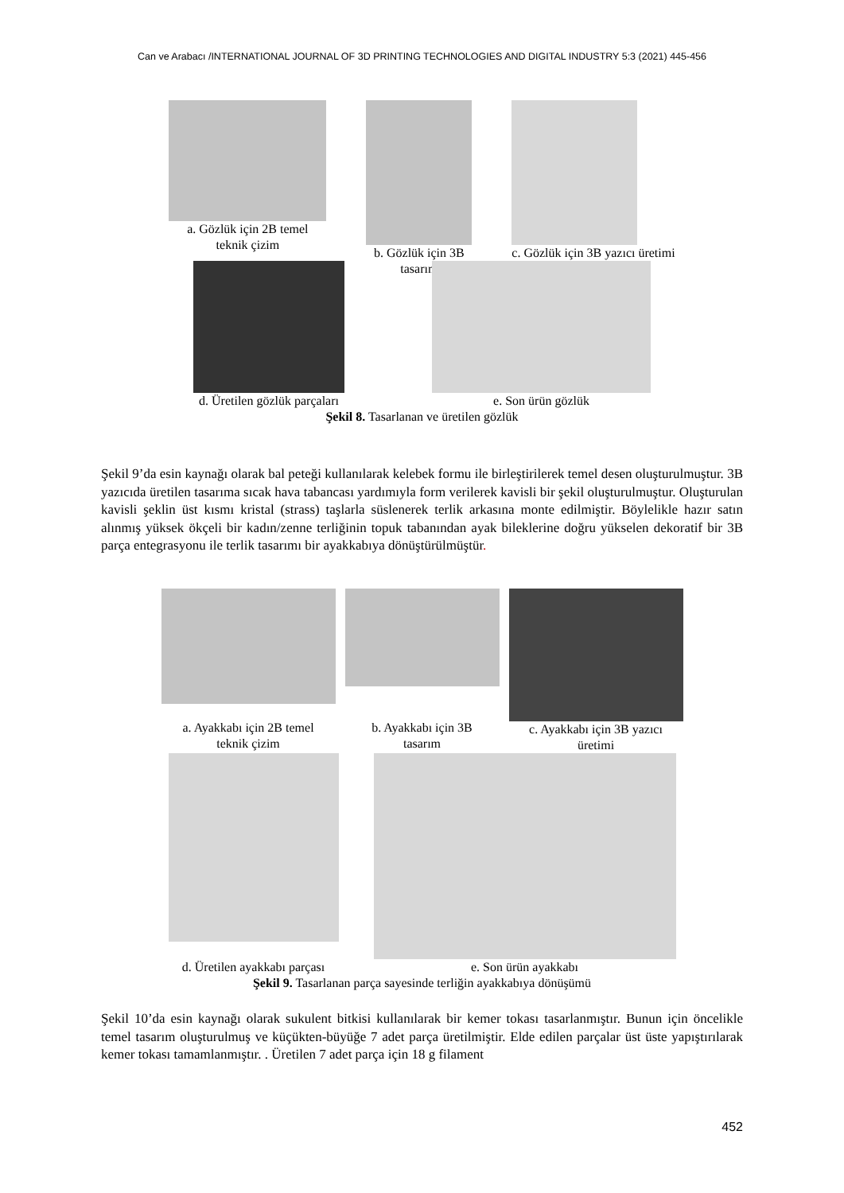Can ve Arabacı /INTERNATIONAL JOURNAL OF 3D PRINTING TECHNOLOGIES AND DIGITAL INDUSTRY 5:3 (2021) 445-456
a. Gözlük için 2B temel
teknik çizim
b. Gözlük için 3B
tasarım
c. Gözlük için 3B yazıcı üretimi
d. Üretilen gözlük parçaları e. Son ürün gözlük
Şekil 8. Tasarlanan ve üretilen gözlük
Şekil 9’da esin kaynağı olarak bal peteği kullanılarak kelebek formu ile birleştirilerek temel desen oluşturulmuştur. 3B yazıcıda üretilen tasarıma sıcak hava tabancası yardımıyla form verilerek kavisli bir şekil oluşturulmuştur. Oluşturulan kavisli şeklin üst kısmı kristal (strass) taşlarla süslenerek terlik arkasına monte edilmiştir. Böylelikle hazır satın alınmış yüksek ökçeli bir kadın/zenne terliğinin topuk tabanından ayak bileklerine doğru yükselen dekoratif bir 3B parça entegrasyonu ile terlik tasarımı bir ayakkabıya dönüştürülmüştür.
a. Ayakkabı için 2B temel
teknik çizim
b. Ayakkabı için 3B
tasarım
c. Ayakkabı için 3B yazıcı
üretimi
d. Üretilen ayakkabı parçası
e. Son ürün ayakkabı
Şekil 9. Tasarlanan parça sayesinde terliğin ayakkabıya dönüşümü
Şekil 10’da esin kaynağı olarak sukulent bitkisi kullanılarak bir kemer tokası tasarlanmıştır. Bunun için öncelikle temel tasarım oluşturulmuş ve küçükten-büyüğe 7 adet parça üretilmiştir. Elde edilen parçalar üst üste yapıştırılarak kemer tokası tamamlanmıştır. . Üretilen 7 adet parça için 18 g filament
452